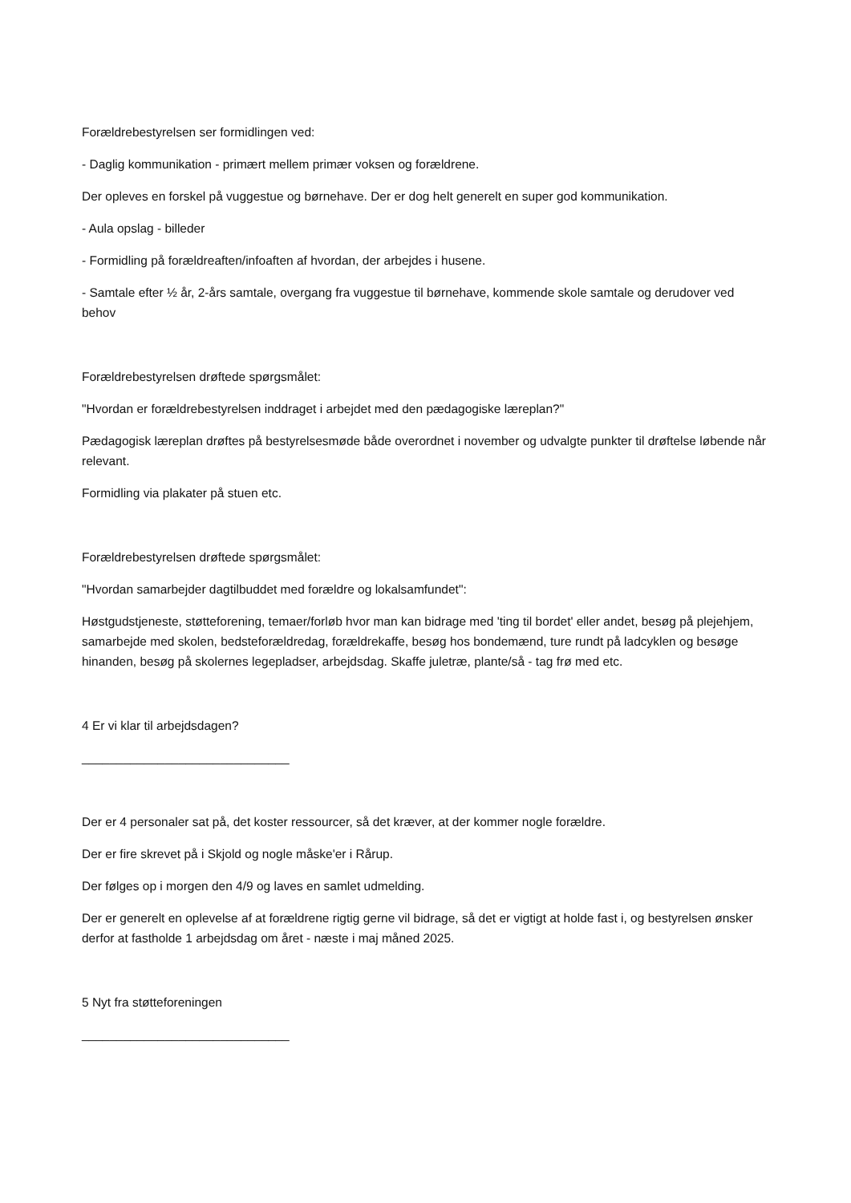Forældrebestyrelsen ser formidlingen ved:
- Daglig kommunikation - primært mellem primær voksen og forældrene.
Der opleves en forskel på vuggestue og børnehave. Der er dog helt generelt en super god kommunikation.
- Aula opslag - billeder
- Formidling på forældreaften/infoaften af hvordan, der arbejdes i husene.
- Samtale efter ½ år, 2-års samtale, overgang fra vuggestue til børnehave, kommende skole samtale og derudover ved behov
Forældrebestyrelsen drøftede spørgsmålet:
"Hvordan er forældrebestyrelsen inddraget i arbejdet med den pædagogiske læreplan?"
Pædagogisk læreplan drøftes på bestyrelsesmøde både overordnet i november og udvalgte punkter til drøftelse løbende når relevant.
Formidling via plakater på stuen etc.
Forældrebestyrelsen drøftede spørgsmålet:
"Hvordan samarbejder dagtilbuddet med forældre og lokalsamfundet":
Høstgudstjeneste, støtteforening, temaer/forløb hvor man kan bidrage med 'ting til bordet' eller andet, besøg på plejehjem, samarbejde med skolen, bedsteforældredag, forældrekaffe, besøg hos bondemænd, ture rundt på ladcyklen og besøge hinanden, besøg på skolernes legepladser, arbejdsdag. Skaffe juletræ, plante/så - tag frø med etc.
4 Er vi klar til arbejdsdagen?
______________________________
Der er 4 personaler sat på, det koster ressourcer, så det kræver, at der kommer nogle forældre.
Der er fire skrevet på i Skjold og nogle måske'er i Rårup.
Der følges op i morgen den 4/9 og laves en samlet udmelding.
Der er generelt en oplevelse af at forældrene rigtig gerne vil bidrage, så det er vigtigt at holde fast i, og bestyrelsen ønsker derfor at fastholde 1 arbejdsdag om året - næste i maj måned 2025.
5 Nyt fra støtteforeningen
______________________________